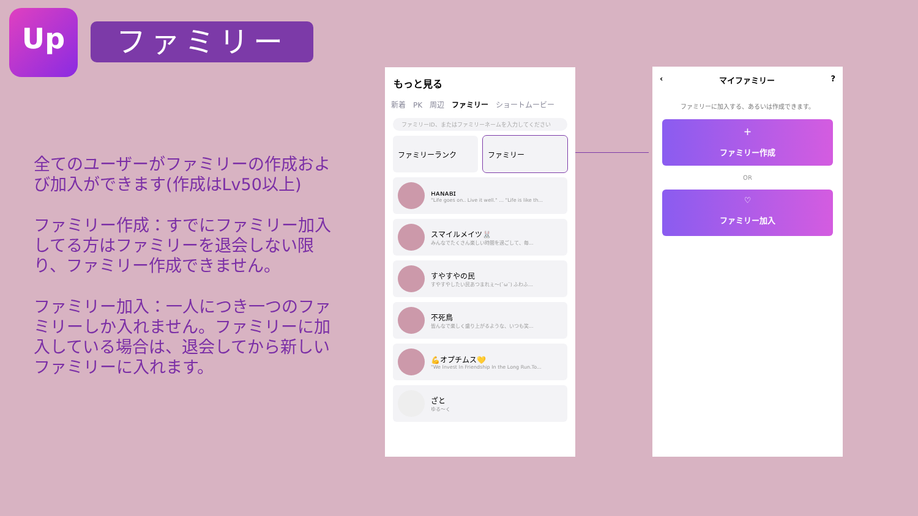Up ファミリー
全てのユーザーがファミリーの作成および加入ができます(作成はLv50以上)
ファミリー作成：すでにファミリー加入してる方はファミリーを退会しない限り、ファミリー作成できません。
ファミリー加入：一人につき一つのファミリーしか入れません。ファミリーに加入している場合は、退会してから新しいファミリーに入れます。
もっと見る
新着 PK 周辺 ファミリー ショートムービー
ファミリーID、またはファミリーネームを入力してください
ファミリーランク ファミリー
ʜᴀɴᴀʙɪ
"Life goes on.. Live it well." ... "Life is like th...
スマイルメイツ🐰
みんなでたくさん楽しい時間を過ごして、毎...
すやすやの民
すやすやしたい民あつまれぇ〜(˘ω˘) ふわふ...
不死鳥
皆んなで楽しく盛り上がるような、いつも笑...
💪オプチムス💛
"We Invest In Friendship In the Long Run.To...
ざと
ゆる〜く
‹ マイファミリー?
ファミリーに加入する、あるいは作成できます。
＋
ファミリー作成
OR
♡
ファミリー加入